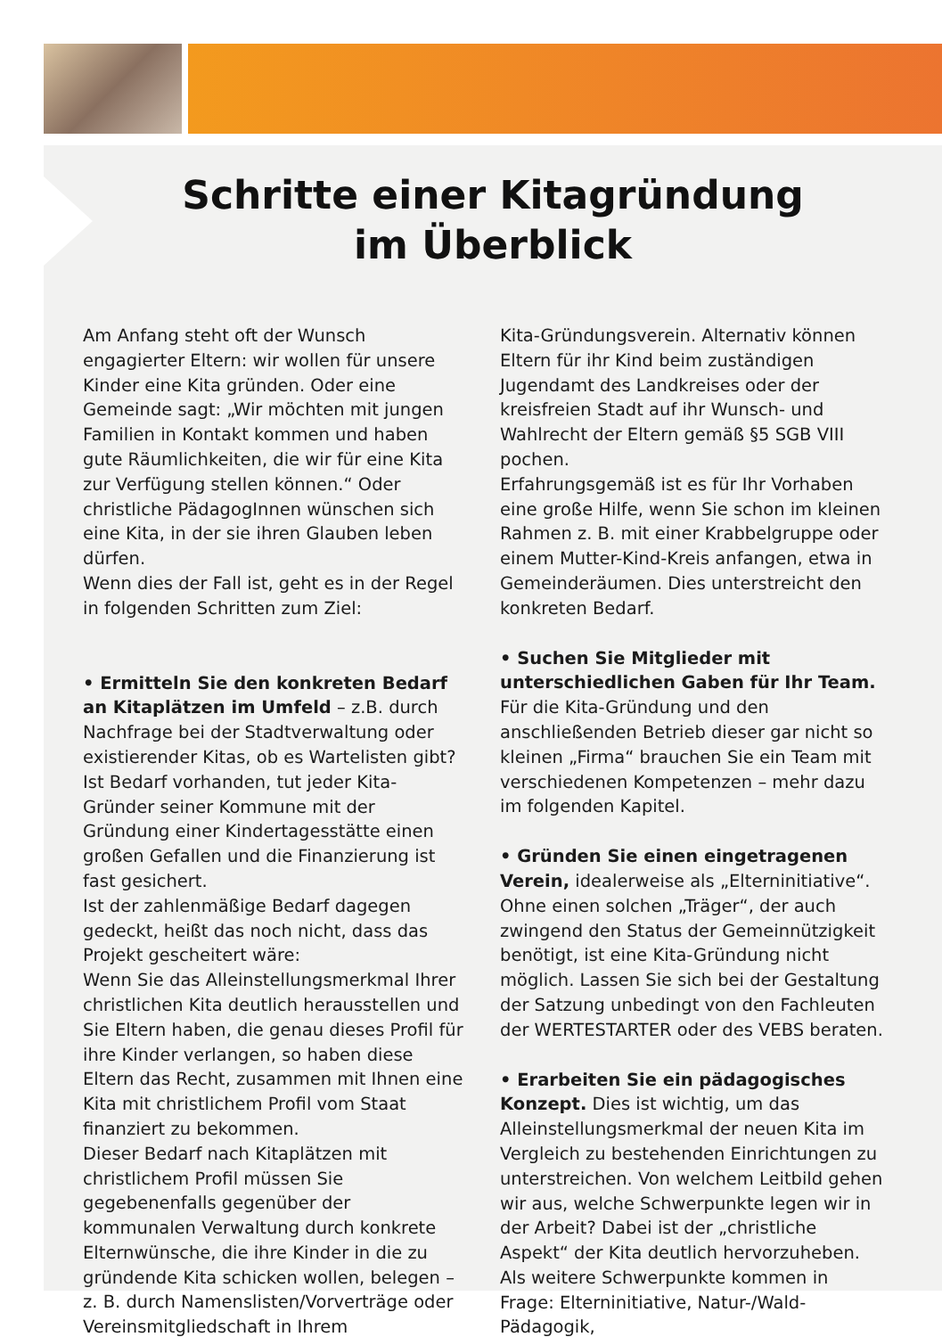Schritte einer Kitagründung
im Überblick
Am Anfang steht oft der Wunsch engagierter Eltern: wir wollen für unsere Kinder eine Kita gründen. Oder eine Gemeinde sagt: „Wir möchten mit jungen Familien in Kontakt kommen und haben gute Räumlichkeiten, die wir für eine Kita zur Verfügung stellen können.“ Oder christliche PädagogInnen wünschen sich eine Kita, in der sie ihren Glauben leben dürfen.
Wenn dies der Fall ist, geht es in der Regel in folgenden Schritten zum Ziel:
• Ermitteln Sie den konkreten Bedarf an Kitaplätzen im Umfeld – z.B. durch Nachfrage bei der Stadtverwaltung oder existierender Kitas, ob es Wartelisten gibt?
Ist Bedarf vorhanden, tut jeder Kita-Gründer seiner Kommune mit der Gründung einer Kindertagesstätte einen großen Gefallen und die Finanzierung ist fast gesichert.
Ist der zahlenmäßige Bedarf dagegen gedeckt, heißt das noch nicht, dass das Projekt gescheitert wäre:
Wenn Sie das Alleinstellungsmerkmal Ihrer christlichen Kita deutlich herausstellen und Sie Eltern haben, die genau dieses Profil für ihre Kinder verlangen, so haben diese Eltern das Recht, zusammen mit Ihnen eine Kita mit christlichem Profil vom Staat finanziert zu bekommen.
Dieser Bedarf nach Kitaplätzen mit christlichem Profil müssen Sie gegebenenfalls gegenüber der kommunalen Verwaltung durch konkrete Elternwünsche, die ihre Kinder in die zu gründende Kita schicken wollen, belegen – z. B. durch Namenslisten/Vorverträge oder Vereinsmitgliedschaft in Ihrem
Kita-Gründungsverein. Alternativ können Eltern für ihr Kind beim zuständigen Jugendamt des Landkreises oder der kreisfreien Stadt auf ihr Wunsch- und Wahlrecht der Eltern gemäß §5 SGB VIII pochen.
Erfahrungsgemäß ist es für Ihr Vorhaben eine große Hilfe, wenn Sie schon im kleinen Rahmen z. B. mit einer Krabbelgruppe oder einem Mutter-Kind-Kreis anfangen, etwa in Gemeinderäumen. Dies unterstreicht den konkreten Bedarf.
• Suchen Sie Mitglieder mit unterschiedlichen Gaben für Ihr Team. Für die Kita-Gründung und den anschließenden Betrieb dieser gar nicht so kleinen „Firma“ brauchen Sie ein Team mit verschiedenen Kompetenzen – mehr dazu im folgenden Kapitel.
• Gründen Sie einen eingetragenen Verein, idealerweise als „Elterninitiative“. Ohne einen solchen „Träger“, der auch zwingend den Status der Gemeinnützigkeit benötigt, ist eine Kita-Gründung nicht möglich. Lassen Sie sich bei der Gestaltung der Satzung unbedingt von den Fachleuten der WERTESTARTER oder des VEBS beraten.
• Erarbeiten Sie ein pädagogisches Konzept. Dies ist wichtig, um das Alleinstellungsmerkmal der neuen Kita im Vergleich zu bestehenden Einrichtungen zu unterstreichen. Von welchem Leitbild gehen wir aus, welche Schwerpunkte legen wir in der Arbeit? Dabei ist der „christliche Aspekt“ der Kita deutlich hervorzuheben.
Als weitere Schwerpunkte kommen in Frage: Elterninitiative, Natur-/Wald-Pädagogik,